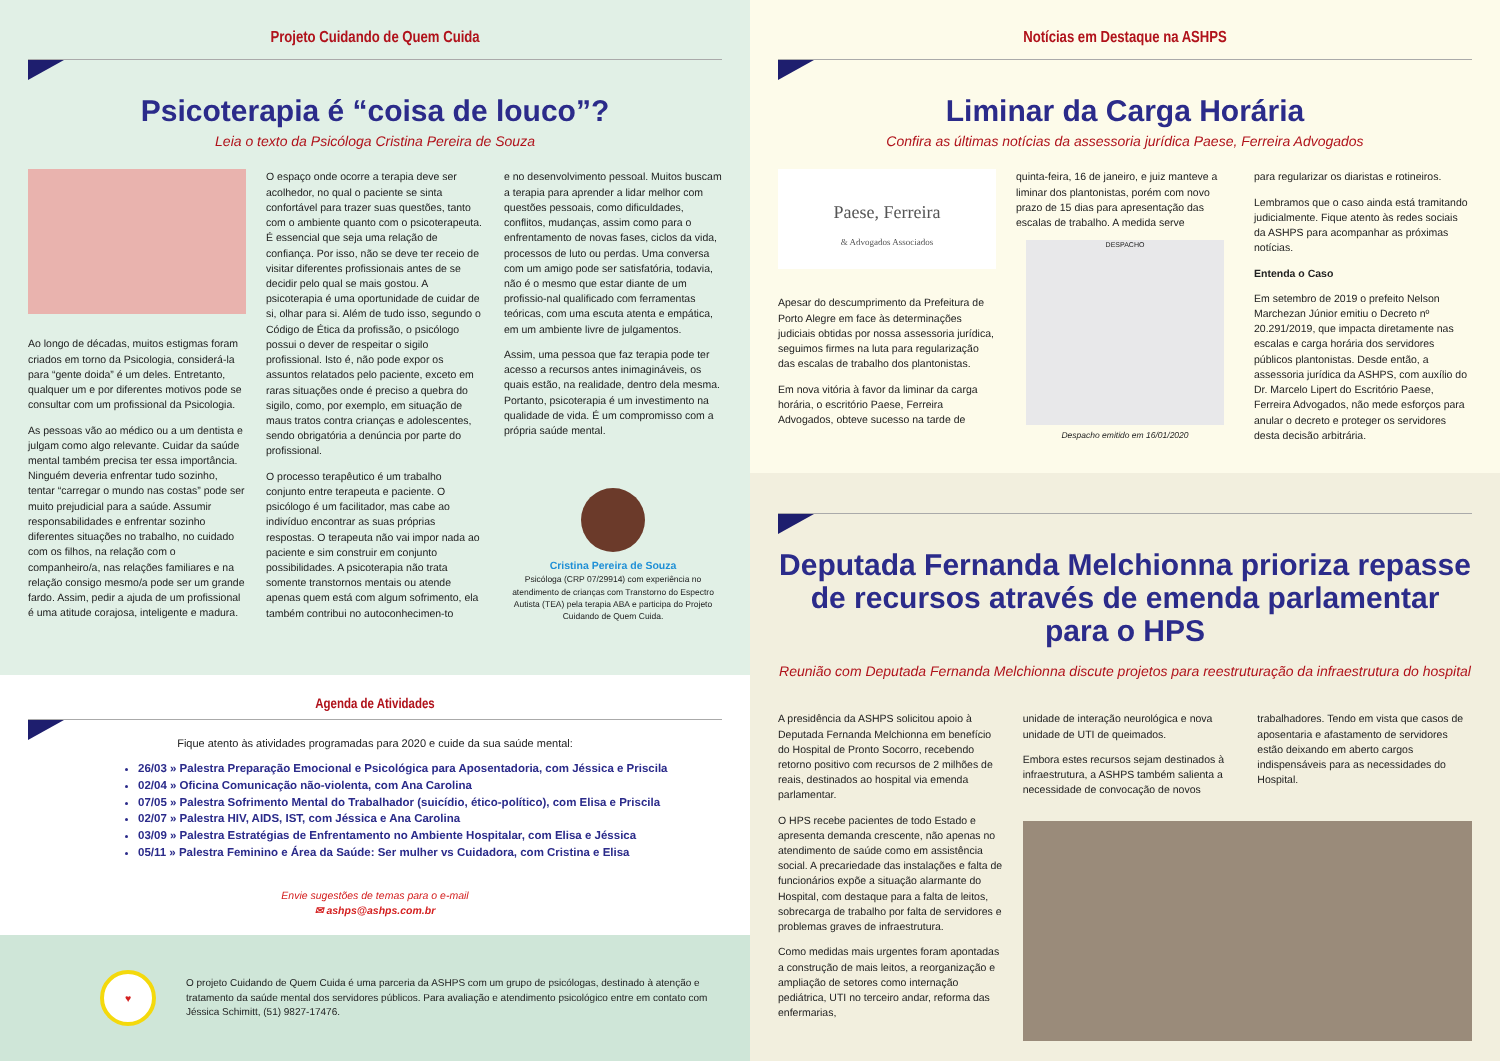Projeto Cuidando de Quem Cuida
Psicoterapia é “coisa de louco”?
Leia o texto da Psicóloga Cristina Pereira de Souza
Ao longo de décadas, muitos estigmas foram criados em torno da Psicologia, considerá-la para “gente doida” é um deles. Entretanto, qualquer um e por diferentes motivos pode se consultar com um profissional da Psicologia.
As pessoas vão ao médico ou a um dentista e julgam como algo relevante. Cuidar da saúde mental também precisa ter essa importância. Ninguém deveria enfrentar tudo sozinho, tentar “carregar o mundo nas costas” pode ser muito prejudicial para a saúde. Assumir responsabilidades e enfrentar sozinho diferentes situações no trabalho, no cuidado com os filhos, na relação com o companheiro/a, nas relações familiares e na relação consigo mesmo/a pode ser um grande fardo. Assim, pedir a ajuda de um profissional é uma atitude corajosa, inteligente e madura.
O espaço onde ocorre a terapia deve ser acolhedor, no qual o paciente se sinta confortável para trazer suas questões, tanto com o ambiente quanto com o psicoterapeuta. É essencial que seja uma relação de confiança. Por isso, não se deve ter receio de visitar diferentes profissionais antes de se decidir pelo qual se mais gostou. A psicoterapia é uma oportunidade de cuidar de si, olhar para si. Além de tudo isso, segundo o Código de Ética da profissão, o psicólogo possui o dever de respeitar o sigilo profissional. Isto é, não pode expor os assuntos relatados pelo paciente, exceto em raras situações onde é preciso a quebra do sigilo, como, por exemplo, em situação de maus tratos contra crianças e adolescentes, sendo obrigatória a denúncia por parte do profissional.
O processo terapêutico é um trabalho conjunto entre terapeuta e paciente. O psicólogo é um facilitador, mas cabe ao indivíduo encontrar as suas próprias respostas. O terapeuta não vai impor nada ao paciente e sim construir em conjunto possibilidades. A psicoterapia não trata somente transtornos mentais ou atende apenas quem está com algum sofrimento, ela também contribui no autoconhecimen-to
e no desenvolvimento pessoal. Muitos buscam a terapia para aprender a lidar melhor com questões pessoais, como dificuldades, conflitos, mudanças, assim como para o enfrentamento de novas fases, ciclos da vida, processos de luto ou perdas. Uma conversa com um amigo pode ser satisfatória, todavia, não é o mesmo que estar diante de um profissio-nal qualificado com ferramentas teóricas, com uma escuta atenta e empática, em um ambiente livre de julgamentos.
Assim, uma pessoa que faz terapia pode ter acesso a recursos antes inimagináveis, os quais estão, na realidade, dentro dela mesma. Portanto, psicoterapia é um investimento na qualidade de vida. É um compromisso com a própria saúde mental.
Cristina Pereira de Souza
Psicóloga (CRP 07/29914) com experiência no atendimento de crianças com Transtorno do Espectro Autista (TEA) pela terapia ABA e participa do Projeto Cuidando de Quem Cuida.
Agenda de Atividades
Fique atento às atividades programadas para 2020 e cuide da sua saúde mental:
26/03 » Palestra Preparação Emocional e Psicológica para Aposentadoria, com Jéssica e Priscila
02/04 » Oficina Comunicação não-violenta, com Ana Carolina
07/05 » Palestra Sofrimento Mental do Trabalhador (suicídio, ético-político), com Elisa e Priscila
02/07 » Palestra HIV, AIDS, IST, com Jéssica e Ana Carolina
03/09 » Palestra Estratégias de Enfrentamento no Ambiente Hospitalar, com Elisa e Jéssica
05/11 » Palestra Feminino e Área da Saúde: Ser mulher vs Cuidadora, com Cristina e Elisa
Envie sugestões de temas para o e-mail
✉ ashps@ashps.com.br
♥
O projeto Cuidando de Quem Cuida é uma parceria da ASHPS com um grupo de psicólogas, destinado à atenção e tratamento da saúde mental dos servidores públicos. Para avaliação e atendimento psicológico entre em contato com Jéssica Schimitt, (51) 9827-17476.
Notícias em Destaque na ASHPS
Liminar da Carga Horária
Confira as últimas notícias da assessoria jurídica Paese, Ferreira Advogados
Paese, Ferreira
& Advogados Associados
Apesar do descumprimento da Prefeitura de Porto Alegre em face às determinações judiciais obtidas por nossa assessoria jurídica, seguimos firmes na luta para regularização das escalas de trabalho dos plantonistas.
Em nova vitória à favor da liminar da carga horária, o escritório Paese, Ferreira Advogados, obteve sucesso na tarde de
quinta-feira, 16 de janeiro, e juiz manteve a liminar dos plantonistas, porém com novo prazo de 15 dias para apresentação das escalas de trabalho. A medida serve
DESPACHO
Despacho emitido em 16/01/2020
para regularizar os diaristas e rotineiros.
Lembramos que o caso ainda está tramitando judicialmente. Fique atento às redes sociais da ASHPS para acompanhar as próximas notícias.
Entenda o Caso
Em setembro de 2019 o prefeito Nelson Marchezan Júnior emitiu o Decreto nº 20.291/2019, que impacta diretamente nas escalas e carga horária dos servidores públicos plantonistas. Desde então, a assessoria jurídica da ASHPS, com auxílio do Dr. Marcelo Lipert do Escritório Paese, Ferreira Advogados, não mede esforços para anular o decreto e proteger os servidores desta decisão arbitrária.
Deputada Fernanda Melchionna prioriza repasse de recursos através de emenda parlamentar para o HPS
Reunião com Deputada Fernanda Melchionna discute projetos para reestruturação da infraestrutura do hospital
A presidência da ASHPS solicitou apoio à Deputada Fernanda Melchionna em benefício do Hospital de Pronto Socorro, recebendo retorno positivo com recursos de 2 milhões de reais, destinados ao hospital via emenda parlamentar.
O HPS recebe pacientes de todo Estado e apresenta demanda crescente, não apenas no atendimento de saúde como em assistência social. A precariedade das instalações e falta de funcionários expõe a situação alarmante do Hospital, com destaque para a falta de leitos, sobrecarga de trabalho por falta de servidores e problemas graves de infraestrutura.
Como medidas mais urgentes foram apontadas a construção de mais leitos, a reorganização e ampliação de setores como internação pediátrica, UTI no terceiro andar, reforma das enfermarias,
unidade de interação neurológica e nova unidade de UTI de queimados.
Embora estes recursos sejam destinados à infraestrutura, a ASHPS também salienta a necessidade de convocação de novos
trabalhadores. Tendo em vista que casos de aposentaria e afastamento de servidores estão deixando em aberto cargos indispensáveis para as necessidades do Hospital.